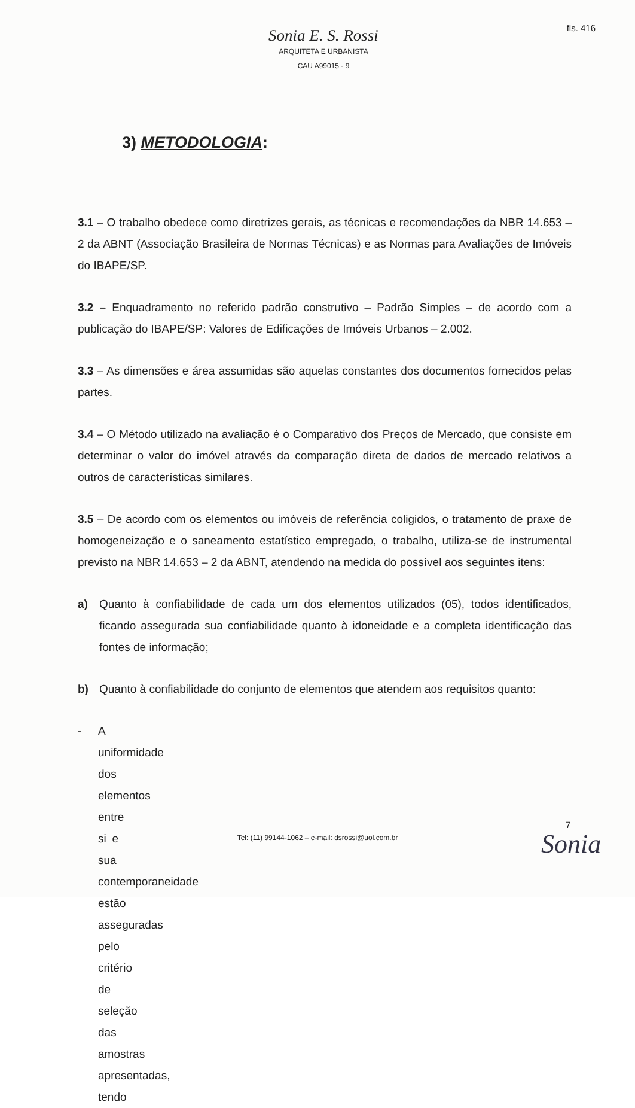fls. 416
Sonia E. S. Rossi
ARQUITETA E URBANISTA
CAU A99015 - 9
3) METODOLOGIA:
3.1 – O trabalho obedece como diretrizes gerais, as técnicas e recomendações da NBR 14.653 – 2 da ABNT (Associação Brasileira de Normas Técnicas) e as Normas para Avaliações de Imóveis do IBAPE/SP.
3.2 – Enquadramento no referido padrão construtivo – Padrão Simples – de acordo com a publicação do IBAPE/SP: Valores de Edificações de Imóveis Urbanos – 2.002.
3.3 – As dimensões e área assumidas são aquelas constantes dos documentos fornecidos pelas partes.
3.4 – O Método utilizado na avaliação é o Comparativo dos Preços de Mercado, que consiste em determinar o valor do imóvel através da comparação direta de dados de mercado relativos a outros de características similares.
3.5 – De acordo com os elementos ou imóveis de referência coligidos, o tratamento de praxe de homogeneização e o saneamento estatístico empregado, o trabalho, utiliza-se de instrumental previsto na NBR 14.653 – 2 da ABNT, atendendo na medida do possível aos seguintes itens:
a) Quanto à confiabilidade de cada um dos elementos utilizados (05), todos identificados, ficando assegurada sua confiabilidade quanto à idoneidade e a completa identificação das fontes de informação;
b) Quanto à confiabilidade do conjunto de elementos que atendem aos requisitos quanto:
- A uniformidade dos elementos entre si e sua contemporaneidade estão asseguradas pelo critério de seleção das amostras apresentadas, tendo
7
Tel: (11) 99144-1062 – e-mail: dsrossi@uol.com.br
Sonia